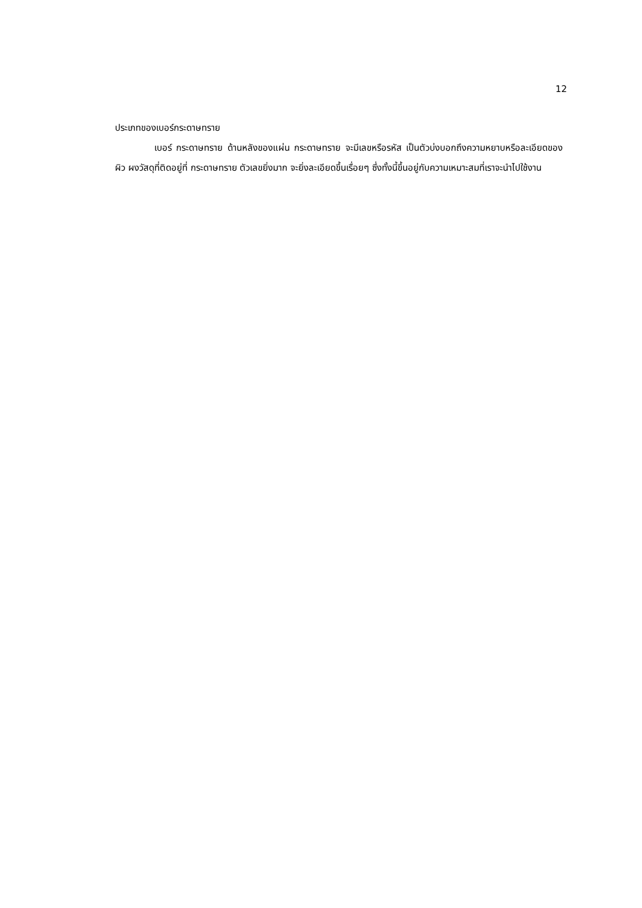12
ประเภทของเบอร์กระดาษทราย
เบอร์ กระดาษทราย ด้านหลังของแผ่น กระดาษทราย จะมีเลขหรือรหัส เป็นตัวบ่งบอกถึงความหยาบหรือละเอียดของผิว ผงวัสดุที่ติดอยู่ที่ กระดาษทราย ตัวเลขยิ่งมาก จะยิ่งละเอียดขึ้นเรื่อยๆ ซึ่งทั้งนี้ขึ้นอยู่กับความเหมาะสมที่เราจะนำไปใช้งาน